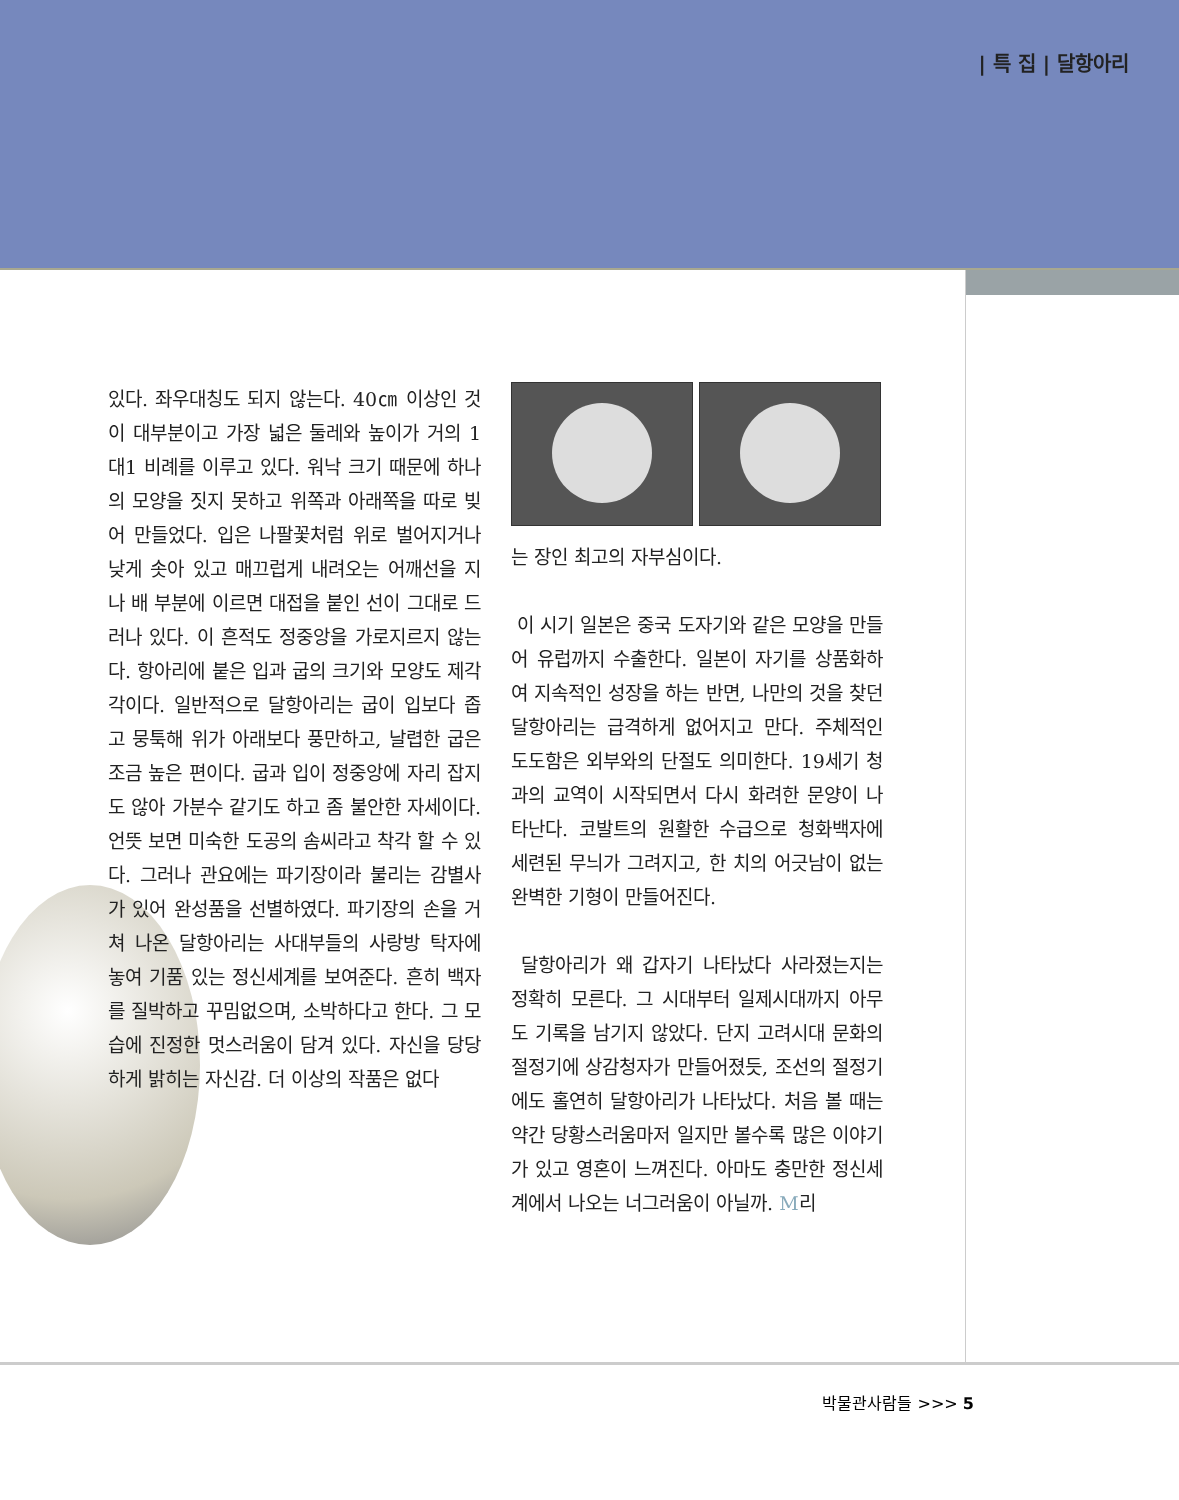| 특 집 | 달항아리
있다. 좌우대칭도 되지 않는다. 40㎝ 이상인 것이 대부분이고 가장 넓은 둘레와 높이가 거의 1대1 비례를 이루고 있다. 워낙 크기 때문에 하나의 모양을 짓지 못하고 위쪽과 아래쪽을 따로 빚어 만들었다. 입은 나팔꽃처럼 위로 벌어지거나 낮게 솟아 있고 매끄럽게 내려오는 어깨선을 지나 배 부분에 이르면 대접을 붙인 선이 그대로 드러나 있다. 이 흔적도 정중앙을 가로지르지 않는다. 항아리에 붙은 입과 굽의 크기와 모양도 제각각이다. 일반적으로 달항아리는 굽이 입보다 좁고 뭉툭해 위가 아래보다 풍만하고, 날렵한 굽은 조금 높은 편이다. 굽과 입이 정중앙에 자리 잡지도 않아 가분수 같기도 하고 좀 불안한 자세이다. 언뜻 보면 미숙한 도공의 솜씨라고 착각 할 수 있다. 그러나 관요에는 파기장이라 불리는 감별사가 있어 완성품을 선별하였다. 파기장의 손을 거쳐 나온 달항아리는 사대부들의 사랑방 탁자에 놓여 기품 있는 정신세계를 보여준다. 흔히 백자를 질박하고 꾸밈없으며, 소박하다고 한다. 그 모습에 진정한 멋스러움이 담겨 있다. 자신을 당당하게 밝히는 자신감. 더 이상의 작품은 없다
는 장인 최고의 자부심이다.
이 시기 일본은 중국 도자기와 같은 모양을 만들어 유럽까지 수출한다. 일본이 자기를 상품화하여 지속적인 성장을 하는 반면, 나만의 것을 찾던 달항아리는 급격하게 없어지고 만다. 주체적인 도도함은 외부와의 단절도 의미한다. 19세기 청과의 교역이 시작되면서 다시 화려한 문양이 나타난다. 코발트의 원활한 수급으로 청화백자에 세련된 무늬가 그려지고, 한 치의 어긋남이 없는 완벽한 기형이 만들어진다.
달항아리가 왜 갑자기 나타났다 사라졌는지는 정확히 모른다. 그 시대부터 일제시대까지 아무도 기록을 남기지 않았다. 단지 고려시대 문화의 절정기에 상감청자가 만들어졌듯, 조선의 절정기에도 홀연히 달항아리가 나타났다. 처음 볼 때는 약간 당황스러움마저 일지만 볼수록 많은 이야기가 있고 영혼이 느껴진다. 아마도 충만한 정신세계에서 나오는 너그러움이 아닐까. M리
박물관사람들 >>> 5